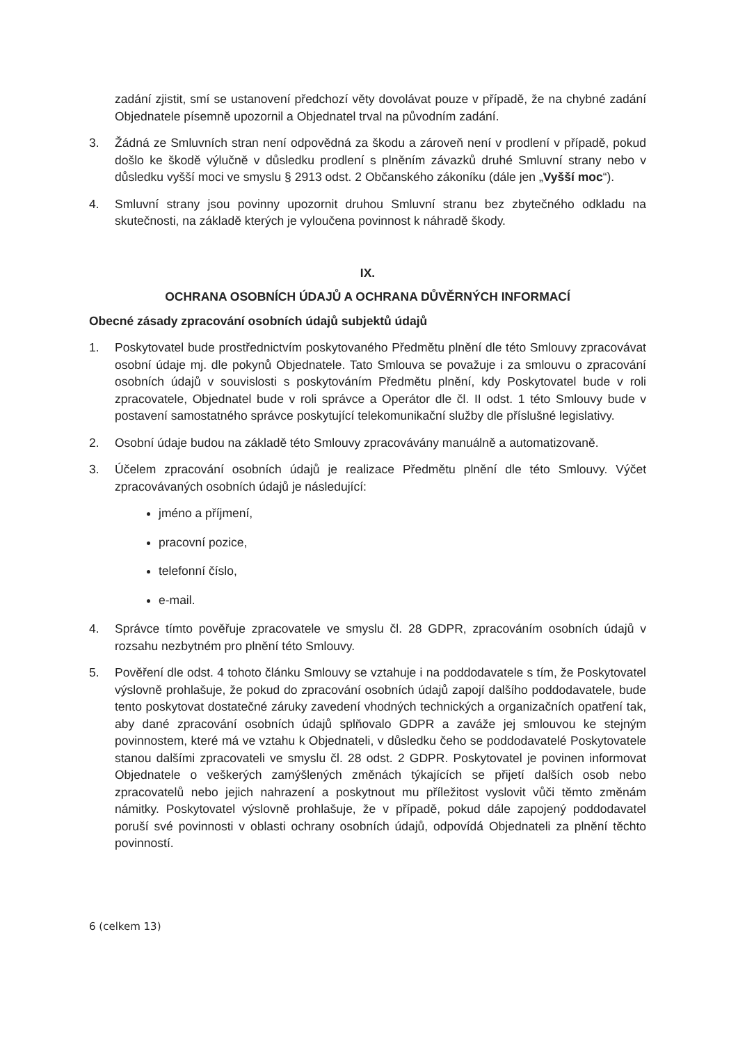zadání zjistit, smí se ustanovení předchozí věty dovolávat pouze v případě, že na chybné zadání Objednatele písemně upozornil a Objednatel trval na původním zadání.
3. Žádná ze Smluvních stran není odpovědná za škodu a zároveň není v prodlení v případě, pokud došlo ke škodě výlučně v důsledku prodlení s plněním závazků druhé Smluvní strany nebo v důsledku vyšší moci ve smyslu § 2913 odst. 2 Občanského zákoníku (dále jen „Vyšší moc“).
4. Smluvní strany jsou povinny upozornit druhou Smluvní stranu bez zbytečného odkladu na skutečnosti, na základě kterých je vyloučena povinnost k náhradě škody.
IX.
OCHRANA OSOBNÍCH ÚDAJŮ A OCHRANA DŮVĚRNÝCH INFORMACÍ
Obecné zásady zpracování osobních údajů subjektů údajů
1. Poskytovatel bude prostřednictvím poskytovaného Předmětu plnění dle této Smlouvy zpracovávat osobní údaje mj. dle pokynů Objednatele. Tato Smlouva se považuje i za smlouvu o zpracování osobních údajů v souvislosti s poskytováním Předmětu plnění, kdy Poskytovatel bude v roli zpracovatele, Objednatel bude v roli správce a Operátor dle čl. II odst. 1 této Smlouvy bude v postavení samostatného správce poskytující telekomunikační služby dle příslušné legislativy.
2. Osobní údaje budou na základě této Smlouvy zpracovávány manuálně a automatizovaně.
3. Účelem zpracování osobních údajů je realizace Předmětu plnění dle této Smlouvy. Výčet zpracovávaných osobních údajů je následující:
jméno a příjmení,
pracovní pozice,
telefonní číslo,
e-mail.
4. Správce tímto pověřuje zpracovatele ve smyslu čl. 28 GDPR, zpracováním osobních údajů v rozsahu nezbytném pro plnění této Smlouvy.
5. Pověření dle odst. 4 tohoto článku Smlouvy se vztahuje i na poddodavatele s tím, že Poskytovatel výslovně prohlašuje, že pokud do zpracování osobních údajů zapojí dalšího poddodavatele, bude tento poskytovat dostatečné záruky zavedení vhodných technických a organizačních opatření tak, aby dané zpracování osobních údajů splňovalo GDPR a zaváže jej smlouvou ke stejným povinnostem, které má ve vztahu k Objednateli, v důsledku čeho se poddodavatelé Poskytovatele stanou dalšími zpracovateli ve smyslu čl. 28 odst. 2 GDPR. Poskytovatel je povinen informovat Objednatele o veškerých zamýšlených změnách týkajících se přijetí dalších osob nebo zpracovatelů nebo jejich nahrazení a poskytnout mu příležitost vyslovit vůči těmto změnám námitky. Poskytovatel výslovně prohlašuje, že v případě, pokud dále zapojený poddodavatel poruší své povinnosti v oblasti ochrany osobních údajů, odpovídá Objednateli za plnění těchto povinností.
6 (celkem 13)